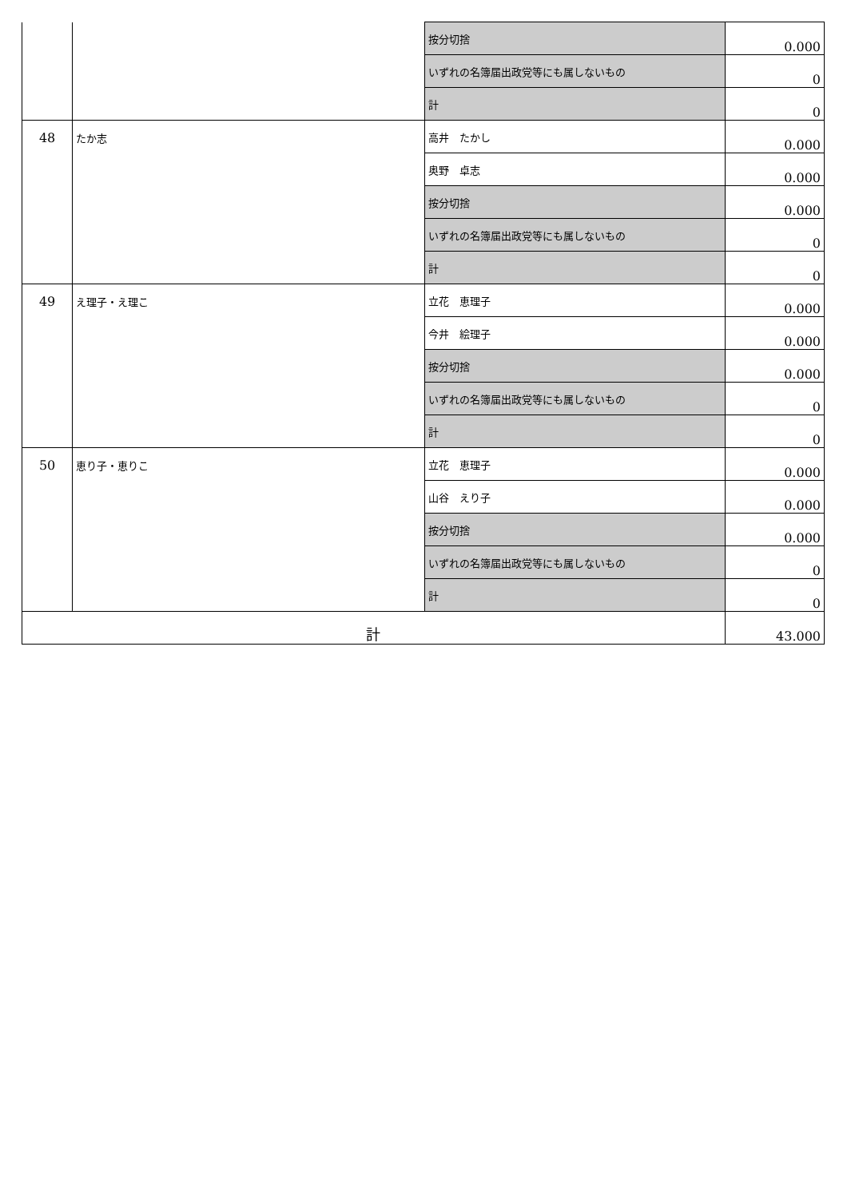| | | 按分切捨 | 0.000 |
| | | いずれの名簿届出政党等にも属しないもの | 0 |
| | | 計 | 0 |
| 48 | たか志 | 高井 たかし | 0.000 |
| | | 奥野 卓志 | 0.000 |
| | | 按分切捨 | 0.000 |
| | | いずれの名簿届出政党等にも属しないもの | 0 |
| | | 計 | 0 |
| 49 | え理子・え理こ | 立花 恵理子 | 0.000 |
| | | 今井 絵理子 | 0.000 |
| | | 按分切捨 | 0.000 |
| | | いずれの名簿届出政党等にも属しないもの | 0 |
| | | 計 | 0 |
| 50 | 恵り子・恵りこ | 立花 恵理子 | 0.000 |
| | | 山谷 えり子 | 0.000 |
| | | 按分切捨 | 0.000 |
| | | いずれの名簿届出政党等にも属しないもの | 0 |
| | | 計 | 0 |
| 計 | | | 43.000 |